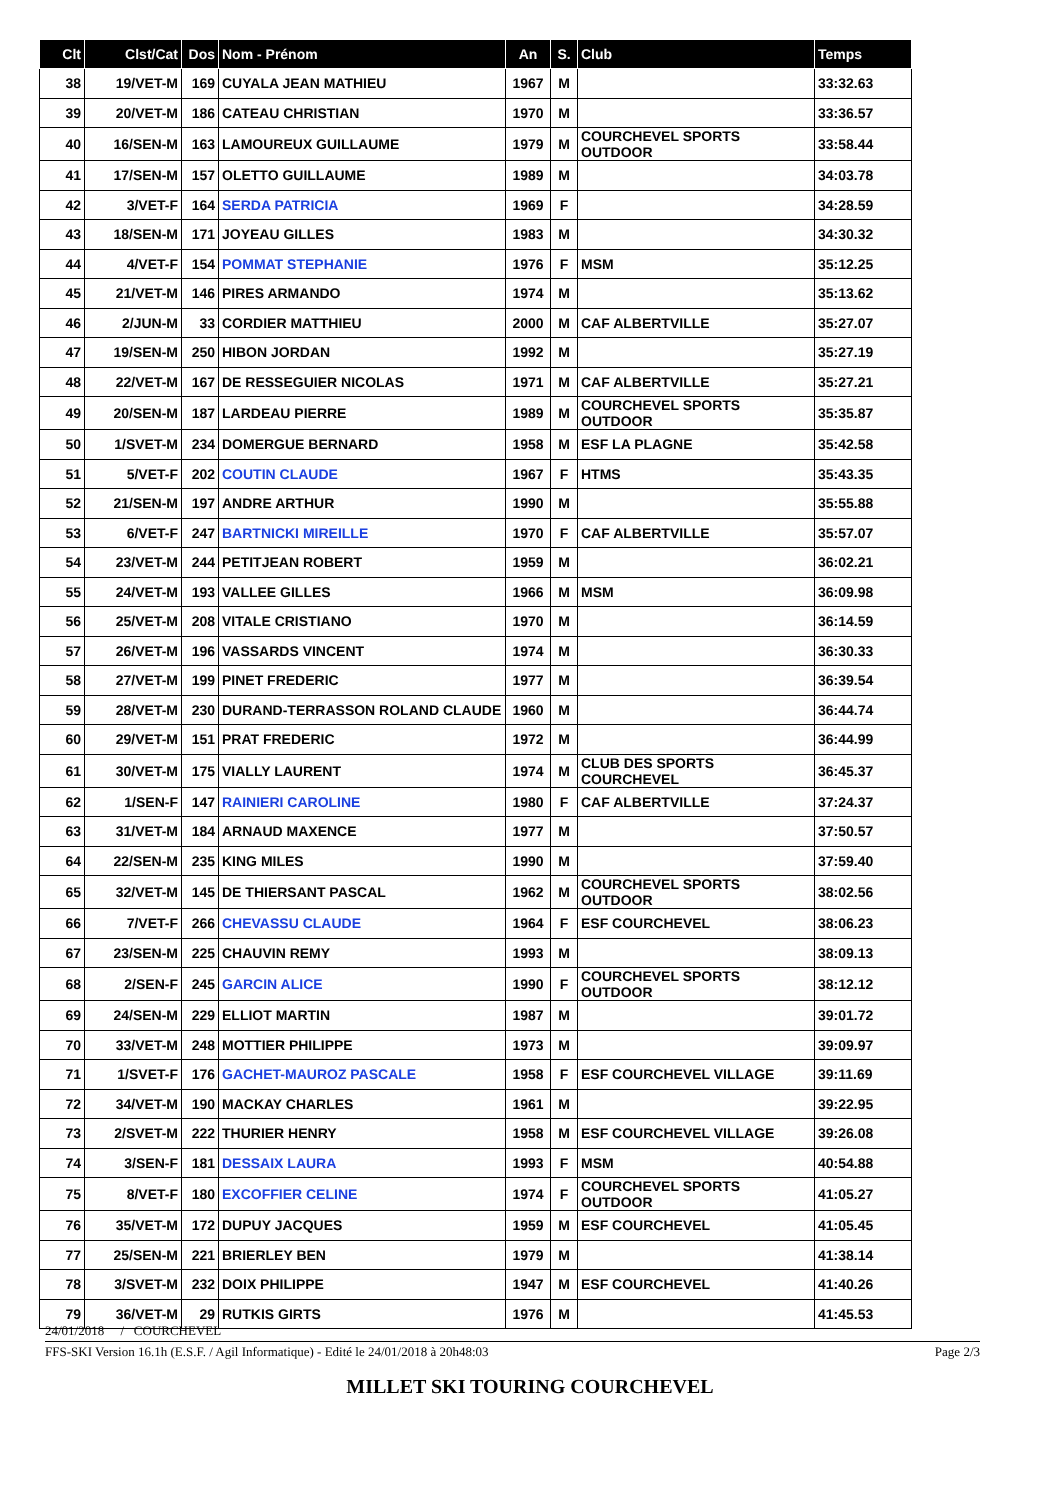| Clt | Clst/Cat | Dos | Nom - Prénom | An | S. | Club | Temps |
| --- | --- | --- | --- | --- | --- | --- | --- |
| 38 | 19/VET-M | 169 | CUYALA JEAN MATHIEU | 1967 | M | | 33:32.63 |
| 39 | 20/VET-M | 186 | CATEAU CHRISTIAN | 1970 | M | | 33:36.57 |
| 40 | 16/SEN-M | 163 | LAMOUREUX GUILLAUME | 1979 | M | COURCHEVEL SPORTS OUTDOOR | 33:58.44 |
| 41 | 17/SEN-M | 157 | OLETTO GUILLAUME | 1989 | M | | 34:03.78 |
| 42 | 3/VET-F | 164 | SERDA PATRICIA | 1969 | F | | 34:28.59 |
| 43 | 18/SEN-M | 171 | JOYEAU GILLES | 1983 | M | | 34:30.32 |
| 44 | 4/VET-F | 154 | POMMAT STEPHANIE | 1976 | F | MSM | 35:12.25 |
| 45 | 21/VET-M | 146 | PIRES ARMANDO | 1974 | M | | 35:13.62 |
| 46 | 2/JUN-M | 33 | CORDIER MATTHIEU | 2000 | M | CAF ALBERTVILLE | 35:27.07 |
| 47 | 19/SEN-M | 250 | HIBON JORDAN | 1992 | M | | 35:27.19 |
| 48 | 22/VET-M | 167 | DE RESSEGUIER NICOLAS | 1971 | M | CAF ALBERTVILLE | 35:27.21 |
| 49 | 20/SEN-M | 187 | LARDEAU PIERRE | 1989 | M | COURCHEVEL SPORTS OUTDOOR | 35:35.87 |
| 50 | 1/SVET-M | 234 | DOMERGUE BERNARD | 1958 | M | ESF LA PLAGNE | 35:42.58 |
| 51 | 5/VET-F | 202 | COUTIN CLAUDE | 1967 | F | HTMS | 35:43.35 |
| 52 | 21/SEN-M | 197 | ANDRE ARTHUR | 1990 | M | | 35:55.88 |
| 53 | 6/VET-F | 247 | BARTNICKI MIREILLE | 1970 | F | CAF ALBERTVILLE | 35:57.07 |
| 54 | 23/VET-M | 244 | PETITJEAN ROBERT | 1959 | M | | 36:02.21 |
| 55 | 24/VET-M | 193 | VALLEE GILLES | 1966 | M | MSM | 36:09.98 |
| 56 | 25/VET-M | 208 | VITALE CRISTIANO | 1970 | M | | 36:14.59 |
| 57 | 26/VET-M | 196 | VASSARDS VINCENT | 1974 | M | | 36:30.33 |
| 58 | 27/VET-M | 199 | PINET FREDERIC | 1977 | M | | 36:39.54 |
| 59 | 28/VET-M | 230 | DURAND-TERRASSON ROLAND CLAUDE | 1960 | M | | 36:44.74 |
| 60 | 29/VET-M | 151 | PRAT FREDERIC | 1972 | M | | 36:44.99 |
| 61 | 30/VET-M | 175 | VIALLY LAURENT | 1974 | M | CLUB DES SPORTS COURCHEVEL | 36:45.37 |
| 62 | 1/SEN-F | 147 | RAINIERI CAROLINE | 1980 | F | CAF ALBERTVILLE | 37:24.37 |
| 63 | 31/VET-M | 184 | ARNAUD MAXENCE | 1977 | M | | 37:50.57 |
| 64 | 22/SEN-M | 235 | KING MILES | 1990 | M | | 37:59.40 |
| 65 | 32/VET-M | 145 | DE THIERSANT PASCAL | 1962 | M | COURCHEVEL SPORTS OUTDOOR | 38:02.56 |
| 66 | 7/VET-F | 266 | CHEVASSU CLAUDE | 1964 | F | ESF COURCHEVEL | 38:06.23 |
| 67 | 23/SEN-M | 225 | CHAUVIN REMY | 1993 | M | | 38:09.13 |
| 68 | 2/SEN-F | 245 | GARCIN ALICE | 1990 | F | COURCHEVEL SPORTS OUTDOOR | 38:12.12 |
| 69 | 24/SEN-M | 229 | ELLIOT MARTIN | 1987 | M | | 39:01.72 |
| 70 | 33/VET-M | 248 | MOTTIER PHILIPPE | 1973 | M | | 39:09.97 |
| 71 | 1/SVET-F | 176 | GACHET-MAUROZ PASCALE | 1958 | F | ESF COURCHEVEL VILLAGE | 39:11.69 |
| 72 | 34/VET-M | 190 | MACKAY CHARLES | 1961 | M | | 39:22.95 |
| 73 | 2/SVET-M | 222 | THURIER HENRY | 1958 | M | ESF COURCHEVEL VILLAGE | 39:26.08 |
| 74 | 3/SEN-F | 181 | DESSAIX LAURA | 1993 | F | MSM | 40:54.88 |
| 75 | 8/VET-F | 180 | EXCOFFIER CELINE | 1974 | F | COURCHEVEL SPORTS OUTDOOR | 41:05.27 |
| 76 | 35/VET-M | 172 | DUPUY JACQUES | 1959 | M | ESF COURCHEVEL | 41:05.45 |
| 77 | 25/SEN-M | 221 | BRIERLEY BEN | 1979 | M | | 41:38.14 |
| 78 | 3/SVET-M | 232 | DOIX PHILIPPE | 1947 | M | ESF COURCHEVEL | 41:40.26 |
| 79 | 36/VET-M | 29 | RUTKIS GIRTS | 1976 | M | | 41:45.53 |
24/01/2018 / COURCHEVEL
FFS-SKI Version 16.1h (E.S.F. / Agil Informatique) - Edité le 24/01/2018 à 20h48:03 Page 2/3
MILLET SKI TOURING COURCHEVEL